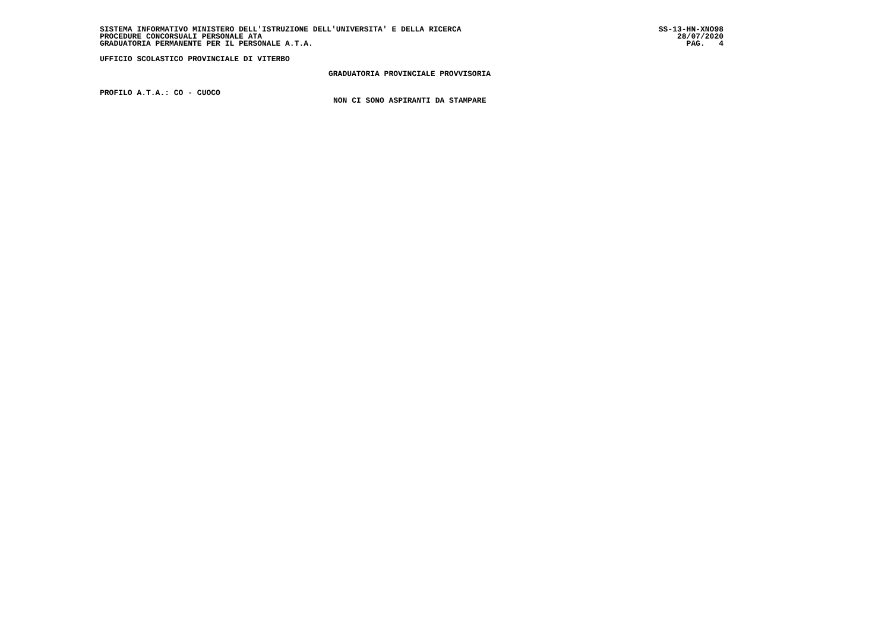SISTEMA INFORMATIVO MINISTERO DELL'ISTRUZIONE DELL'UNIVERSITA' E DELLA RICERCA SS-13-HN-XNO98
PROCEDURE CONCORSUALI PERSONALE ATA 28/07/2020
GRADUATORIA PERMANENTE PER IL PERSONALE A.T.A. PAG. 4
UFFICIO SCOLASTICO PROVINCIALE DI VITERBO
GRADUATORIA PROVINCIALE PROVVISORIA
PROFILO A.T.A.: CO - CUOCO
NON CI SONO ASPIRANTI DA STAMPARE